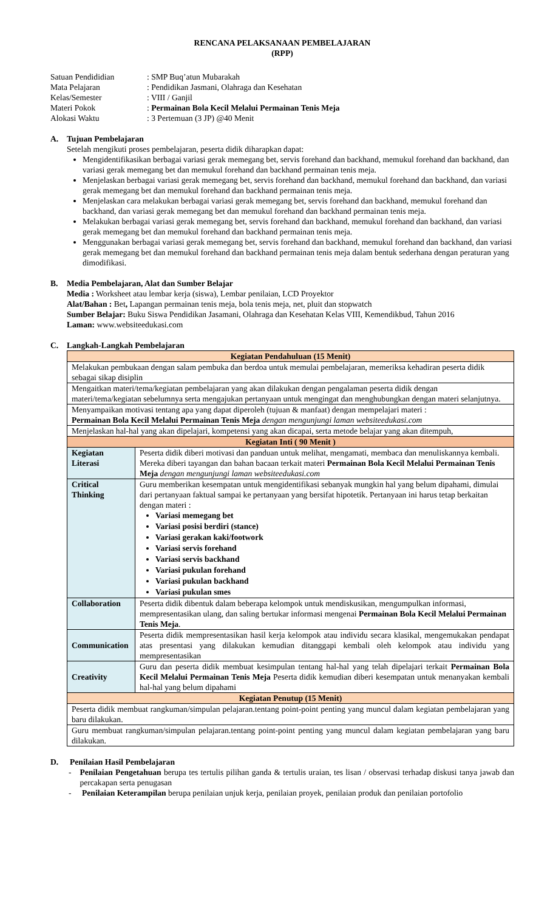RENCANA PELAKSANAAN PEMBELAJARAN
(RPP)
| Satuan Pendididian | : SMP Buq’atun Mubarakah |
| Mata Pelajaran | : Pendidikan Jasmani, Olahraga dan Kesehatan |
| Kelas/Semester | : VIII / Ganjil |
| Materi Pokok | : Permainan Bola Kecil Melalui Permainan Tenis Meja |
| Alokasi Waktu | : 3 Pertemuan (3 JP) @40 Menit |
A. Tujuan Pembelajaran
Setelah mengikuti proses pembelajaran, peserta didik diharapkan dapat:
Mengidentifikasikan berbagai variasi gerak memegang bet, servis forehand dan backhand, memukul forehand dan backhand, dan variasi gerak memegang bet dan memukul forehand dan backhand permainan tenis meja.
Menjelaskan berbagai variasi gerak memegang bet, servis forehand dan backhand, memukul forehand dan backhand, dan variasi gerak memegang bet dan memukul forehand dan backhand permainan tenis meja.
Menjelaskan cara melakukan berbagai variasi gerak memegang bet, servis forehand dan backhand, memukul forehand dan backhand, dan variasi gerak memegang bet dan memukul forehand dan backhand permainan tenis meja.
Melakukan berbagai variasi gerak memegang bet, servis forehand dan backhand, memukul forehand dan backhand, dan variasi gerak memegang bet dan memukul forehand dan backhand permainan tenis meja.
Menggunakan berbagai variasi gerak memegang bet, servis forehand dan backhand, memukul forehand dan backhand, dan variasi gerak memegang bet dan memukul forehand dan backhand permainan tenis meja dalam bentuk sederhana dengan peraturan yang dimodifikasi.
B. Media Pembelajaran, Alat dan Sumber Belajar
Media : Worksheet atau lembar kerja (siswa), Lembar penilaian, LCD Proyektor
Alat/Bahan : Bet, Lapangan permainan tenis meja, bola tenis meja, net, pluit dan stopwatch
Sumber Belajar: Buku Siswa Pendidikan Jasamani, Olahraga dan Kesehatan Kelas VIII, Kemendikbud, Tahun 2016
Laman: www.websiteedukasi.com
C. Langkah-Langkah Pembelajaran
| Kegiatan Pendahuluan (15 Menit) | |
| Melakukan pembukaan dengan salam pembuka dan berdoa untuk memulai pembelajaran, memeriksa kehadiran peserta didik sebagai sikap disiplin | |
| Mengaitkan materi/tema/kegiatan pembelajaran yang akan dilakukan dengan pengalaman peserta didik dengan materi/tema/kegiatan sebelumnya serta mengajukan pertanyaan untuk mengingat dan menghubungkan dengan materi selanjutnya. | |
| Menyampaikan motivasi tentang apa yang dapat diperoleh (tujuan & manfaat) dengan mempelajari materi : Permainan Bola Kecil Melalui Permainan Tenis Meja dengan mengunjungi laman websiteedukasi.com | |
| Menjelaskan hal-hal yang akan dipelajari, kompetensi yang akan dicapai, serta metode belajar yang akan ditempuh, | |
| Kegiatan Inti ( 90 Menit ) | |
| Kegiatan Literasi | Peserta didik diberi motivasi dan panduan untuk melihat, mengamati, membaca dan menuliskannya kembali. Mereka diberi tayangan dan bahan bacaan terkait materi Permainan Bola Kecil Melalui Permainan Tenis Meja dengan mengunjungi laman websiteedukasi.com |
| Critical Thinking | Guru memberikan kesempatan untuk mengidentifikasi sebanyak mungkin hal yang belum dipahami, dimulai dari pertanyaan faktual sampai ke pertanyaan yang bersifat hipotetik. Pertanyaan ini harus tetap berkaitan dengan materi : Variasi memegang bet Variasi posisi berdiri (stance) Variasi gerakan kaki/footwork Variasi servis forehand Variasi servis backhand Variasi pukulan forehand Variasi pukulan backhand Variasi pukulan smes |
| Collaboration | Peserta didik dibentuk dalam beberapa kelompok untuk mendiskusikan, mengumpulkan informasi, mempresentasikan ulang, dan saling bertukar informasi mengenai Permainan Bola Kecil Melalui Permainan Tenis Meja . |
| Communication | Peserta didik mempresentasikan hasil kerja kelompok atau individu secara klasikal, mengemukakan pendapat atas presentasi yang dilakukan kemudian ditanggapi kembali oleh kelompok atau individu yang mempresentasikan |
| Creativity | Guru dan peserta didik membuat kesimpulan tentang hal-hal yang telah dipelajari terkait Permainan Bola Kecil Melalui Permainan Tenis Meja Peserta didik kemudian diberi kesempatan untuk menanyakan kembali hal-hal yang belum dipahami |
| Kegiatan Penutup (15 Menit) | |
| Peserta didik membuat rangkuman/simpulan pelajaran.tentang point-point penting yang muncul dalam kegiatan pembelajaran yang baru dilakukan. | |
| Guru membuat rangkuman/simpulan pelajaran.tentang point-point penting yang muncul dalam kegiatan pembelajaran yang baru dilakukan. | |
D. Penilaian Hasil Pembelajaran
- Penilaian Pengetahuan berupa tes tertulis pilihan ganda & tertulis uraian, tes lisan / observasi terhadap diskusi tanya jawab dan percakapan serta penugasan
- Penilaian Keterampilan berupa penilaian unjuk kerja, penilaian proyek, penilaian produk dan penilaian portofolio